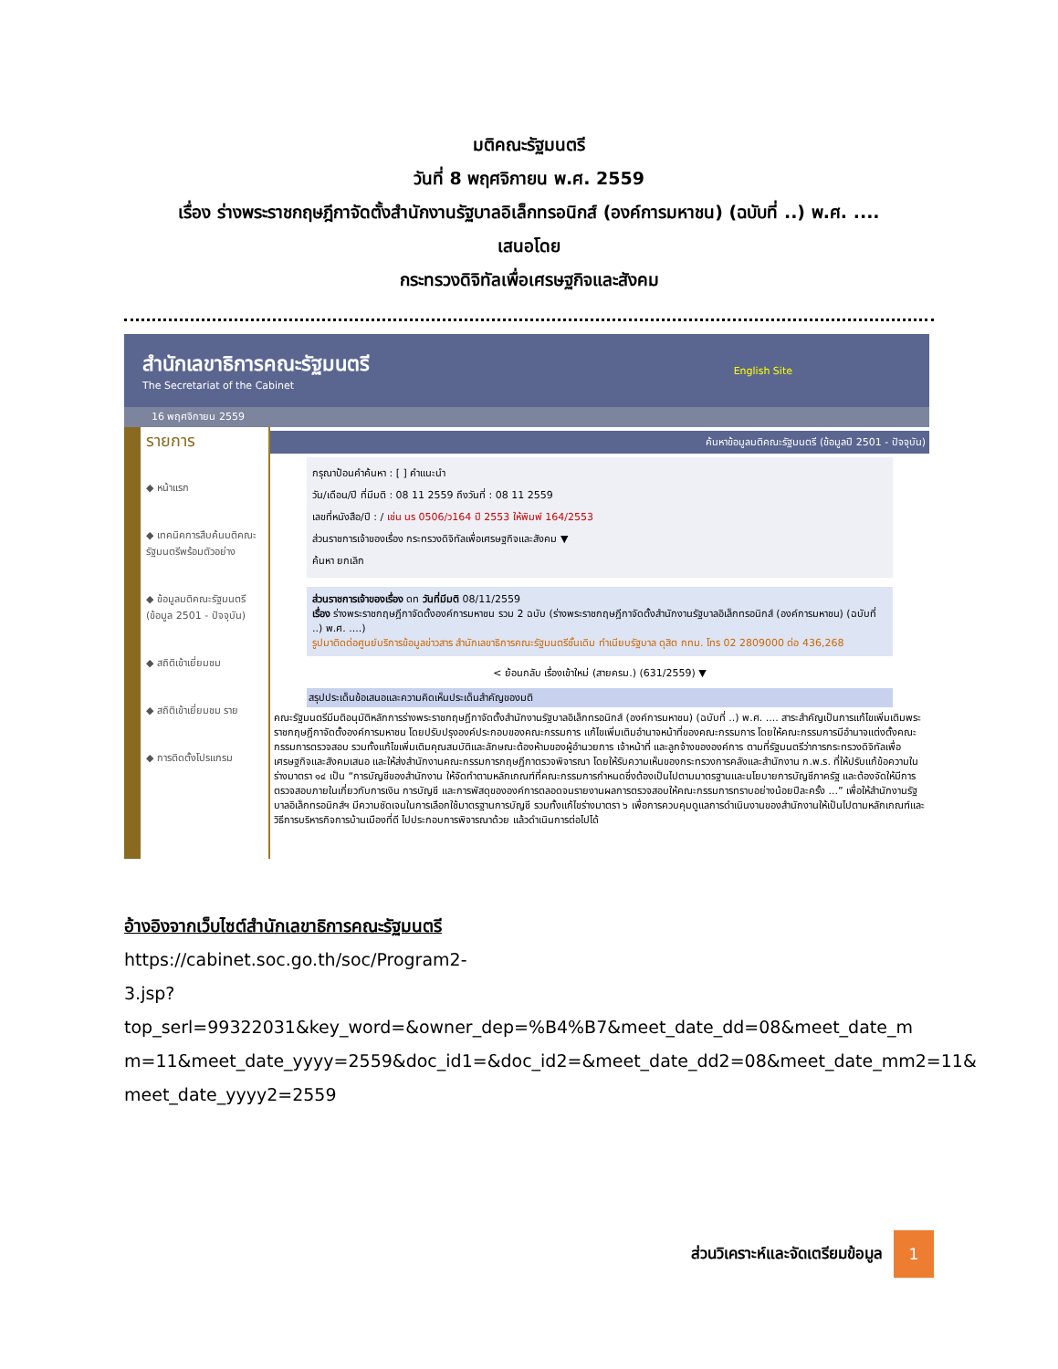มติคณะรัฐมนตรี
วันที่ 8 พฤศจิกายน พ.ศ. 2559
เรื่อง ร่างพระราชกฤษฎีกาจัดตั้งสำนักงานรัฐบาลอิเล็กทรอนิกส์ (องค์การมหาชน) (ฉบับที่ ..) พ.ศ. ....
เสนอโดย
กระทรวงดิจิทัลเพื่อเศรษฐกิจและสังคม
สำนักเลขาธิการคณะรัฐมนตรี
The Secretariat of the Cabinet
English Site
16 พฤศจิกายน 2559
รายการ
◆ หน้าแรก
◆ เทคนิคการสืบค้นมติคณะรัฐมนตรีพร้อมตัวอย่าง
◆ ข้อมูลมติคณะรัฐมนตรี (ข้อมูล 2501 - ปัจจุบัน)
◆ สถิติเข้าเยี่ยมชม
◆ สถิติเข้าเยี่ยมชม ราย
◆ การติดตั้งโปรแกรม
ค้นหาข้อมูลมติคณะรัฐมนตรี (ข้อมูลปี 2501 - ปัจจุบัน)
กรุณาป้อนคำค้นหา : [ ] คำแนะนำ
วัน/เดือน/ปี ที่มีมติ : 08 11 2559 ถึงวันที่ : 08 11 2559
เลขที่หนังสือ/ปี : / เช่น นร 0506/ว164 ปี 2553 ให้พิมพ์ 164/2553
ส่วนราชการเจ้าของเรื่อง กระทรวงดิจิทัลเพื่อเศรษฐกิจและสังคม ▼
ค้นหา ยกเลิก
ส่วนราชการเจ้าของเรื่อง ดท วันที่มีมติ 08/11/2559
เรื่อง ร่างพระราชกฤษฎีกาจัดตั้งองค์การมหาชน รวม 2 ฉบับ (ร่างพระราชกฤษฎีกาจัดตั้งสำนักงานรัฐบาลอิเล็กทรอนิกส์ (องค์การมหาชน) (ฉบับที่ ..) พ.ศ. ....)
รูปมาติดต่อศูนย์บริการข้อมูลข่าวสาร สำนักเลขาธิการคณะรัฐมนตรีชั้นเดิม ทำเนียบรัฐบาล ดุสิต กทม. โทร 02 2809000 ต่อ 436,268
< ย้อนกลับ เรื่องเข้าใหม่ (สายครม.) (631/2559) ▼
สรุปประเด็นข้อเสนอและความคิดเห็นประเด็นสำคัญของมติ
คณะรัฐมนตรีมีมติอนุมัติหลักการร่างพระราชกฤษฎีกาจัดตั้งสำนักงานรัฐบาลอิเล็กทรอนิกส์ (องค์การมหาชน) (ฉบับที่ ..) พ.ศ. .... สาระสำคัญเป็นการแก้ไขเพิ่มเติมพระราชกฤษฎีกาจัดตั้งองค์การมหาชน โดยปรับปรุงองค์ประกอบของคณะกรรมการ แก้ไขเพิ่มเติมอำนาจหน้าที่ของคณะกรรมการ โดยให้คณะกรรมการมีอำนาจแต่งตั้งคณะกรรมการตรวจสอบ รวมทั้งแก้ไขเพิ่มเติมคุณสมบัติและลักษณะต้องห้ามของผู้อำนวยการ เจ้าหน้าที่ และลูกจ้างขององค์การ ตามที่รัฐมนตรีว่าการกระทรวงดิจิทัลเพื่อเศรษฐกิจและสังคมเสนอ และให้ส่งสำนักงานคณะกรรมการกฤษฎีกาตรวจพิจารณา โดยให้รับความเห็นของกระทรวงการคลังและสำนักงาน ก.พ.ร. ที่ให้ปรับแก้ข้อความในร่างมาตรา ๑๔ เป็น “การบัญชีของสำนักงาน ให้จัดทำตามหลักเกณฑ์ที่คณะกรรมการกำหนดซึ่งต้องเป็นไปตามมาตรฐานและนโยบายการบัญชีภาครัฐ และต้องจัดให้มีการตรวจสอบภายในเกี่ยวกับการเงิน การบัญชี และการพัสดุขององค์การตลอดจนรายงานผลการตรวจสอบให้คณะกรรมการทราบอย่างน้อยปีละครั้ง ...” เพื่อให้สำนักงานรัฐบาลอิเล็กทรอนิกส์ฯ มีความชัดเจนในการเลือกใช้มาตรฐานการบัญชี รวมทั้งแก้ไขร่างมาตรา ๖ เพื่อการควบคุมดูแลการดำเนินงานของสำนักงานให้เป็นไปตามหลักเกณฑ์และวิธีการบริหารกิจการบ้านเมืองที่ดี ไปประกอบการพิจารณาด้วย แล้วดำเนินการต่อไปได้
อ้างอิงจากเว็บไซต์สำนักเลขาธิการคณะรัฐมนตรี
https://cabinet.soc.go.th/soc/Program2-
3.jsp?top_serl=99322031&key_word=&owner_dep=%B4%B7&meet_date_dd=08&meet_date_m m=11&meet_date_yyyy=2559&doc_id1=&doc_id2=&meet_date_dd2=08&meet_date_mm2=11& meet_date_yyyy2=2559
ส่วนวิเคราะห์และจัดเตรียมข้อมูล
1